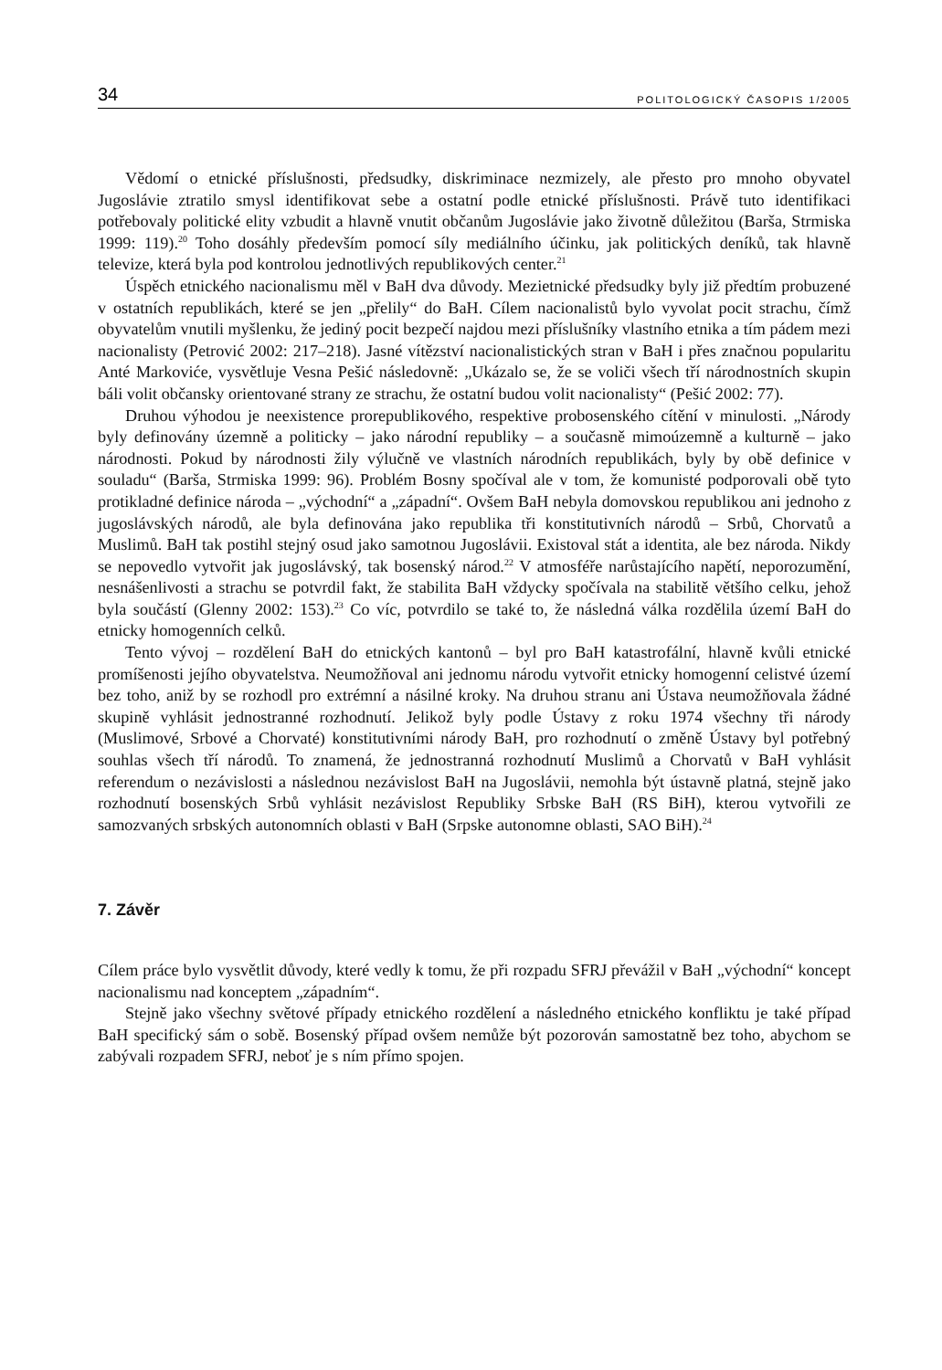34 POLITOLOGICKÝ ČASOPIS 1/2005
Vědomí o etnické příslušnosti, předsudky, diskriminace nezmizely, ale přesto pro mnoho obyvatel Jugoslávie ztratilo smysl identifikovat sebe a ostatní podle etnické příslušnosti. Právě tuto identifikaci potřebovaly politické elity vzbudit a hlavně vnutit občanům Jugoslávie jako životně důležitou (Barša, Strmiska 1999: 119).<sup>20</sup> Toho dosáhly především pomocí síly mediálního účinku, jak politických deníků, tak hlavně televize, která byla pod kontrolou jednotlivých republikových center.<sup>21</sup>
Úspěch etnického nacionalismu měl v BaH dva důvody. Mezietnické předsudky byly již předtím probuzené v ostatních republikách, které se jen „přelily“ do BaH. Cílem nacionalistů bylo vyvolat pocit strachu, čímž obyvatelům vnutili myšlenku, že jediný pocit bezpečí najdou mezi příslušníky vlastního etnika a tím pádem mezi nacionalisty (Petrović 2002: 217–218). Jasné vítězství nacionalistických stran v BaH i přes značnou popularitu Anté Markoviće, vysvětluje Vesna Pešić následovně: „Ukázalo se, že se voliči všech tří národnostních skupin báli volit občansky orientované strany ze strachu, že ostatní budou volit nacionalisty“ (Pešić 2002: 77).
Druhou výhodou je neexistence prorepublikového, respektive probosenského cítění v minulosti. „Národy byly definovány územně a politicky – jako národní republiky – a současně mimoúzemně a kulturně – jako národnosti. Pokud by národnosti žily výlučně ve vlastních národních republikách, byly by obě definice v souladu“ (Barša, Strmiska 1999: 96). Problém Bosny spočíval ale v tom, že komunisté podporovali obě tyto protikladné definice národa – „východní“ a „západní“. Ovšem BaH nebyla domovskou republikou ani jednoho z jugoslávských národů, ale byla definována jako republika tři konstitutivních národů – Srbů, Chorvatů a Muslimů. BaH tak postihl stejný osud jako samotnou Jugoslávii. Existoval stát a identita, ale bez národa. Nikdy se nepovedlo vytvořit jak jugoslávský, tak bosenský národ.<sup>22</sup> V atmosféře narůstajícího napětí, neporozumění, nesnášenlivosti a strachu se potvrdil fakt, že stabilita BaH vždycky spočívala na stabilitě většího celku, jehož byla součástí (Glenny 2002: 153).<sup>23</sup> Co víc, potvrdilo se také to, že následná válka rozdělila území BaH do etnicky homogenních celků.
Tento vývoj – rozdělení BaH do etnických kantonů – byl pro BaH katastrofální, hlavně kvůli etnické promíšenosti jejího obyvatelstva. Neumožňoval ani jednomu národu vytvořit etnicky homogenní celistvé území bez toho, aniž by se rozhodl pro extrémní a násilné kroky. Na druhou stranu ani Ústava neumožňovala žádné skupině vyhlásit jednostranné rozhodnutí. Jelikož byly podle Ústavy z roku 1974 všechny tři národy (Muslimové, Srbové a Chorvaté) konstitutivními národy BaH, pro rozhodnutí o změně Ústavy byl potřebný souhlas všech tří národů. To znamená, že jednostranná rozhodnutí Muslimů a Chorvatů v BaH vyhlásit referendum o nezávislosti a následnou nezávislost BaH na Jugoslávii, nemohla být ústavně platná, stejně jako rozhodnutí bosenských Srbů vyhlásit nezávislost Republiky Srbske BaH (RS BiH), kterou vytvořili ze samozvaných srbských autonomních oblasti v BaH (Srpske autonomne oblasti, SAO BiH).<sup>24</sup>
7. Závěr
Cílem práce bylo vysvětlit důvody, které vedly k tomu, že při rozpadu SFRJ převážil v BaH „východní“ koncept nacionalismu nad konceptem „západním“.
Stejně jako všechny světové případy etnického rozdělení a následného etnického konfliktu je také případ BaH specifický sám o sobě. Bosenský případ ovšem nemůže být pozorován samostatně bez toho, abychom se zabývali rozpadem SFRJ, neboť je s ním přímo spojen.